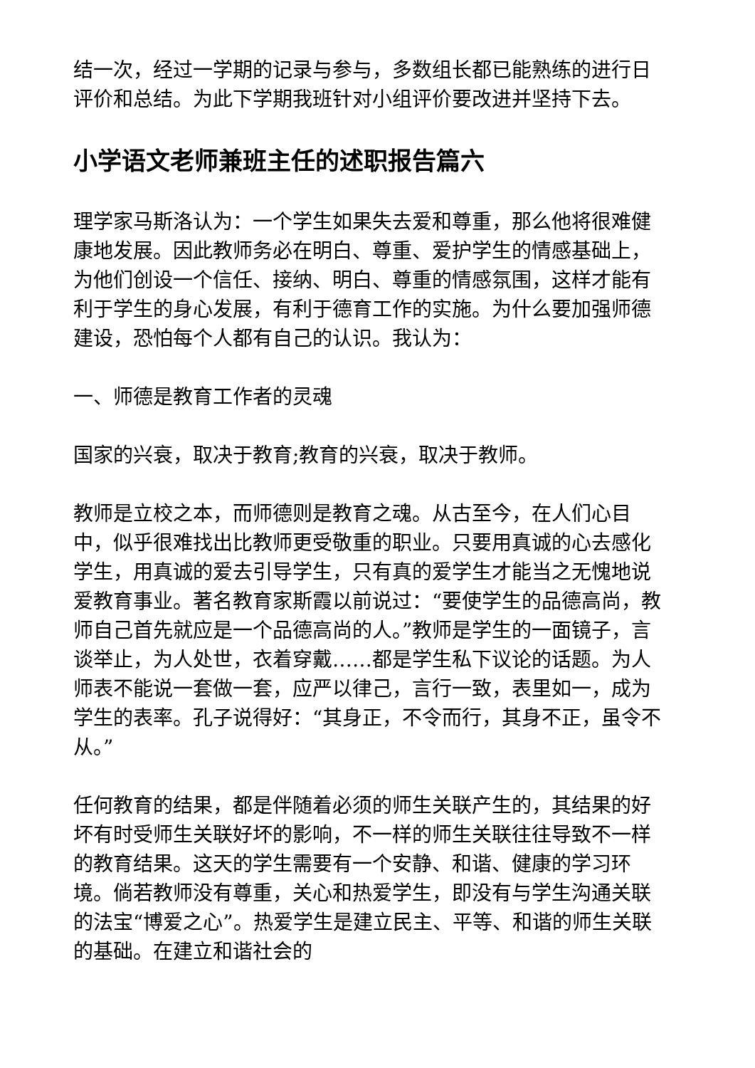结一次，经过一学期的记录与参与，多数组长都已能熟练的进行日评价和总结。为此下学期我班针对小组评价要改进并坚持下去。
小学语文老师兼班主任的述职报告篇六
理学家马斯洛认为：一个学生如果失去爱和尊重，那么他将很难健康地发展。因此教师务必在明白、尊重、爱护学生的情感基础上，为他们创设一个信任、接纳、明白、尊重的情感氛围，这样才能有利于学生的身心发展，有利于德育工作的实施。为什么要加强师德建设，恐怕每个人都有自己的认识。我认为：
一、师德是教育工作者的灵魂
国家的兴衰，取决于教育;教育的兴衰，取决于教师。
教师是立校之本，而师德则是教育之魂。从古至今，在人们心目中，似乎很难找出比教师更受敬重的职业。只要用真诚的心去感化学生，用真诚的爱去引导学生，只有真的爱学生才能当之无愧地说爱教育事业。著名教育家斯霞以前说过：“要使学生的品德高尚，教师自己首先就应是一个品德高尚的人。”教师是学生的一面镜子，言谈举止，为人处世，衣着穿戴……都是学生私下议论的话题。为人师表不能说一套做一套，应严以律己，言行一致，表里如一，成为学生的表率。孔子说得好：“其身正，不令而行，其身不正，虽令不从。”
任何教育的结果，都是伴随着必须的师生关联产生的，其结果的好坏有时受师生关联好坏的影响，不一样的师生关联往往导致不一样的教育结果。这天的学生需要有一个安静、和谐、健康的学习环境。倘若教师没有尊重，关心和热爱学生，即没有与学生沟通关联的法宝“博爱之心”。热爱学生是建立民主、平等、和谐的师生关联的基础。在建立和谐社会的